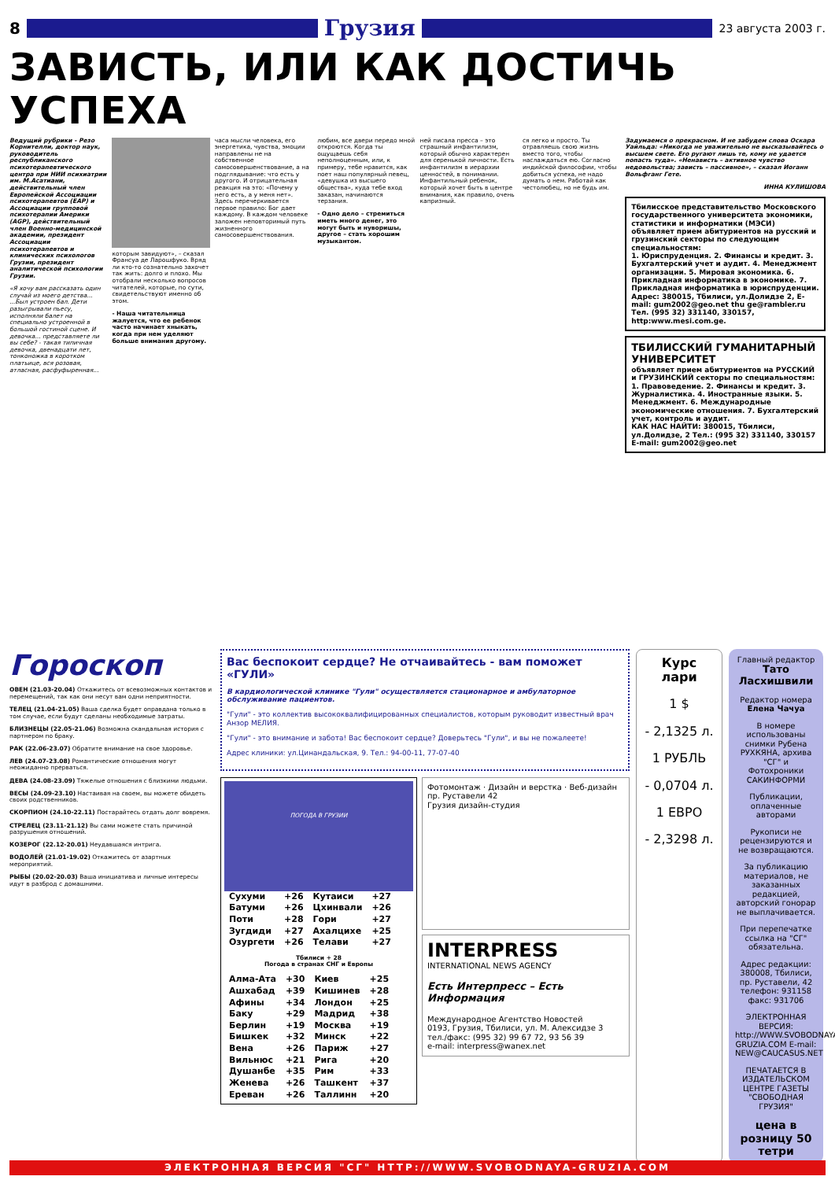8
Грузия
23 августа 2003 г.
ЗАВИСТЬ, ИЛИ КАК ДОСТИЧЬ УСПЕХА
Ведущий рубрики - Резо Корнителли, доктор наук, руководитель республиканского психотерапевтического центра при НИИ психиатрии им. М.Асатиани, действительный член Европейской Ассоциации психотерапевтов (ЕАР) и Ассоциации групповой психотерапии Америки (AGP), действительный член Военно-медицинской академии, президент Ассоциации психотерапевтов и клинических психологов Грузии, президент аналитической психологии Грузии.
«Я хочу вам рассказать один случай из моего детства... ...Был устроен бал. Дети разыгрывали пьесу, исполняли балет на специально устроенной в большой гостиной сцене. И девочка... представляете ли вы себе? - такая типичная девочка, двенадцати лет, тонконожка в коротком платьице, вся розовая, атласная, расфуфыренная...
которым завидуют», – сказал Франсуа де Ларошфуко. Вряд ли кто-то сознательно захочет так жить: долго и плохо. Мы отобрали несколько вопросов читателей, которые, по сути, свидетельствуют именно об этом.
- Наша читательница жалуется, что ее ребенок часто начинает хныкать, когда при нем уделяют больше внимания другому.
часа мысли человека, его энергетика, чувства, эмоции направлены не на собственное самосовершенствование, а на подглядывание: что есть у другого. И отрицательная реакция на это: «Почему у него есть, а у меня нет». Здесь перечеркивается первое правило: Бог дает каждому. В каждом человеке заложен неповторимый путь жизненного самосовершенствования.
любим, все двери передо мной откроются. Когда ты ощущаешь себя неполноценным, или, к примеру, тебе нравится, как поет наш популярный певец, «девушка из высшего общества», куда тебе вход заказан, начинаются терзания.
- Одно дело – стремиться иметь много денег, это могут быть и нуворишы, другое – стать хорошим музыкантом.
ней писала пресса – это страшный инфантилизм, который обычно характерен для серенькой личности. Есть инфантилизм в иерархии ценностей, в понимании. Инфантильный ребенок, который хочет быть в центре внимания, как правило, очень капризный.
ся легко и просто. Ты отравляешь свою жизнь вместо того, чтобы наслаждаться ею. Согласно индийской философии, чтобы добиться успеха, не надо думать о нем. Работай как честолюбец, но не будь им.
Задумаемся о прекрасном. И не забудем слова Оскара Уайльда: «Никогда не уважительно не высказывайтесь о высшем свете. Его ругают лишь те, кому не удается попасть туда». «Ненависть – активное чувство недовольства; зависть – пассивное», – сказал Иоганн Вольфганг Гете.
ИННА КУЛИШОВА
Тбилисское представительство Московского государственного университета экономики, статистики и информатики (МЭСИ) объявляет прием абитуриентов на русский и грузинский секторы по следующим специальностям:
1. Юриспруденция. 2. Финансы и кредит. 3. Бухгалтерский учет и аудит. 4. Менеджмент организации. 5. Мировая экономика. 6. Прикладная информатика в экономике. 7. Прикладная информатика в юриспруденции.
Адрес: 380015, Тбилиси, ул.Долидзе 2, E-mail: gum2002@geo.net thu ge@rambler.ru Тел. (995 32) 331140, 330157, http:www.mesi.com.ge.
ТБИЛИССКИЙ ГУМАНИТАРНЫЙ УНИВЕРСИТЕТ
объявляет прием абитуриентов на РУССКИЙ и ГРУЗИНСКИЙ секторы по специальностям: 1. Правоведение. 2. Финансы и кредит. 3. Журналистика. 4. Иностранные языки. 5. Менеджмент. 6. Международные экономические отношения. 7. Бухгалтерский учет, контроль и аудит.
КАК НАС НАЙТИ: 380015, Тбилиси, ул.Долидзе, 2 Тел.: (995 32) 331140, 330157 E-mail: gum2002@geo.net
Гороскоп
ОВЕН (21.03-20.04) Откажитесь от всевозможных контактов и перемещений, так как они несут вам одни неприятности.
ТЕЛЕЦ (21.04-21.05) Ваша сделка будет оправдана только в том случае, если будут сделаны необходимые затраты.
БЛИЗНЕЦЫ (22.05-21.06) Возможна скандальная история с партнером по браку.
РАК (22.06-23.07) Обратите внимание на свое здоровье.
ЛЕВ (24.07-23.08) Романтические отношения могут неожиданно прерваться.
ДЕВА (24.08-23.09) Тяжелые отношения с близкими людьми.
ВЕСЫ (24.09-23.10) Настаивая на своем, вы можете обидеть своих родственников.
СКОРПИОН (24.10-22.11) Постарайтесь отдать долг вовремя.
СТРЕЛЕЦ (23.11-21.12) Вы сами можете стать причиной разрушения отношений.
КОЗЕРОГ (22.12-20.01) Неудавшаяся интрига.
ВОДОЛЕЙ (21.01-19.02) Откажитесь от азартных мероприятий.
РЫБЫ (20.02-20.03) Ваша инициатива и личные интересы идут в разброд с домашними.
Вас беспокоит сердце? Не отчаивайтесь - вам поможет «ГУЛИ»
В кардиологической клинике "Гули" осуществляется стационарное и амбулаторное обслуживание пациентов.
"Гули" - это коллектив высококвалифицированных специалистов, которым руководит известный врач Анзор МЕЛИЯ.
"Гули" - это внимание и забота! Вас беспокоит сердце? Доверьтесь "Гули", и вы не пожалеете!
Адрес клиники: ул.Цинандальская, 9. Тел.: 94-00-11, 77-07-40
ПОГОДА В ГРУЗИИ
| Сухуми | +26 | Кутаиси | +27 |
| Батуми | +26 | Цхинвали | +26 |
| Поти | +28 | Гори | +27 |
| Зугдиди | +27 | Ахалцихе | +25 |
| Озургети | +26 | Телави | +27 |
Тбилиси + 28
Погода в странах СНГ и Европы
| Алма-Ата | +30 | Киев | +25 |
| Ашхабад | +39 | Кишинев | +28 |
| Афины | +34 | Лондон | +25 |
| Баку | +29 | Мадрид | +38 |
| Берлин | +19 | Москва | +19 |
| Бишкек | +32 | Минск | +22 |
| Вена | +26 | Париж | +27 |
| Вильнюс | +21 | Рига | +20 |
| Душанбе | +35 | Рим | +33 |
| Женева | +26 | Ташкент | +37 |
| Ереван | +26 | Таллинн | +20 |
Фотомонтаж · Дизайн и верстка · Веб-дизайн
пр. Руставели 42
Грузия дизайн-студия
INTERPRESS
INTERNATIONAL NEWS AGENCY
Есть Интерпресс – Есть Информация
Международное Агентство Новостей
0193, Грузия, Тбилиси, ул. М. Алексидзе 3
тел./факс: (995 32) 99 67 72, 93 56 39
e-mail: interpress@wanex.net
Курс лари
1 $
- 2,1325 л.
1 РУБЛЬ
- 0,0704 л.
1 ЕВРО
- 2,3298 л.
Главный редактор
Тато Ласхишвили
Редактор номера
Елена Чачуа
В номере использованы снимки Рубена РУХКЯНА, архива "СГ" и Фотохроники САКИНФОРМИ
Публикации, оплаченные авторами
Рукописи не рецензируются и не возвращаются.
За публикацию материалов, не заказанных редакцией, авторский гонорар не выплачивается.
При перепечатке ссылка на "СГ" обязательна.
Адрес редакции: 380008, Тбилиси, пр. Руставели, 42 телефон: 931158 факс: 931706
ЭЛЕКТРОННАЯ ВЕРСИЯ: http://WWW.SVOBODNAYA-GRUZIA.COM E-mail: NEW@CAUCASUS.NET
ПЕЧАТАЕТСЯ В ИЗДАТЕЛЬСКОМ ЦЕНТРЕ ГАЗЕТЫ "СВОБОДНАЯ ГРУЗИЯ"
цена в розницу 50 тетри
ЭЛЕКТРОННАЯ ВЕРСИЯ "СГ" HTTP://WWW.SVOBODNAYA-GRUZIA.COM